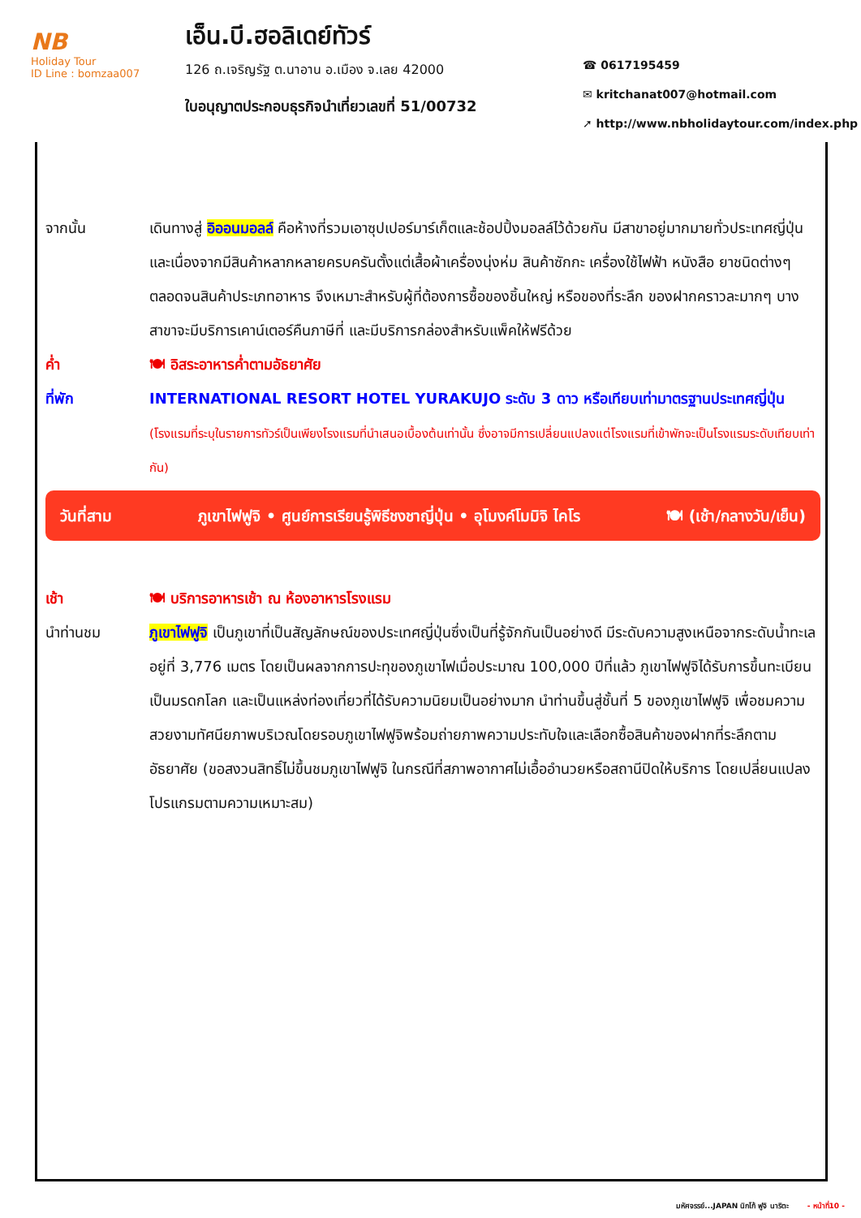NB
Holiday Tour
ID Line : bomzaa007
เอ็น.บี.ฮอลิเดย์ทัวร์
126 ถ.เจริญรัฐ ต.นาอาน อ.เมือง จ.เลย 42000
ใบอนุญาตประกอบธุรกิจนำเที่ยวเลขที่ 51/00732
☎ 0617195459
✉ kritchanat007@hotmail.com
➚ http://www.nbholidaytour.com/index.php
จากนั้น เดินทางสู่ อิออนมอลล์ คือห้างที่รวมเอาซุปเปอร์มาร์เก็ตและช้อปปิ้งมอลล์ไว้ด้วยกัน มีสาขาอยู่มากมายทั่วประเทศญี่ปุ่น และเนื่องจากมีสินค้าหลากหลายครบครันตั้งแต่เสื้อผ้าเครื่องนุ่งห่ม สินค้าซักกะ เครื่องใช้ไฟฟ้า หนังสือ ยาชนิดต่างๆ ตลอดจนสินค้าประเภทอาหาร จึงเหมาะสำหรับผู้ที่ต้องการซื้อของชิ้นใหญ่ หรือของที่ระลึก ของฝากคราวละมากๆ บางสาขาจะมีบริการเคาน์เตอร์คืนภาษีที่ และมีบริการกล่องสำหรับแพ็คให้ฟรีด้วย
ค่ำ 🍽 อิสระอาหารค่ำตามอัธยาศัย
ที่พัก INTERNATIONAL RESORT HOTEL YURAKUJO ระดับ 3 ดาว หรือเทียบเท่ามาตรฐานประเทศญี่ปุ่น
(โรงแรมที่ระบุในรายการทัวร์เป็นเพียงโรงแรมที่นำเสนอเบื้องต้นเท่านั้น ซึ่งอาจมีการเปลี่ยนแปลงแต่โรงแรมที่เข้าพักจะเป็นโรงแรมระดับเทียบเท่ากัน)
วันที่สาม ภูเขาไฟฟูจิ • ศูนย์การเรียนรู้พิธีชงชาญี่ปุ่น • อุโมงค์โมมิจิ ไคโร 🍽 (เช้า/กลางวัน/เย็น)
เช้า 🍽 บริการอาหารเช้า ณ ห้องอาหารโรงแรม
นำท่านชม ภูเขาไฟฟูจิ เป็นภูเขาที่เป็นสัญลักษณ์ของประเทศญี่ปุ่นซึ่งเป็นที่รู้จักกันเป็นอย่างดี มีระดับความสูงเหนือจากระดับน้ำทะเลอยู่ที่ 3,776 เมตร โดยเป็นผลจากการปะทุของภูเขาไฟเมื่อประมาณ 100,000 ปีที่แล้ว ภูเขาไฟฟูจิได้รับการขึ้นทะเบียนเป็นมรดกโลก และเป็นแหล่งท่องเที่ยวที่ได้รับความนิยมเป็นอย่างมาก นำท่านขึ้นสู่ชั้นที่ 5 ของภูเขาไฟฟูจิ เพื่อชมความสวยงามทัศนียภาพบริเวณโดยรอบภูเขาไฟฟูจิพร้อมถ่ายภาพความประทับใจและเลือกซื้อสินค้าของฝากที่ระลึกตามอัธยาศัย (ขอสงวนสิทธิ์ไม่ขึ้นชมภูเขาไฟฟูจิ ในกรณีที่สภาพอากาศไม่เอื้ออำนวยหรือสถานีปิดให้บริการ โดยเปลี่ยนแปลงโปรแกรมตามความเหมาะสม)
มหัศจรรย์...JAPAN นิกโก้ ฟูจิ นาริตะ - หน้าที่10 -